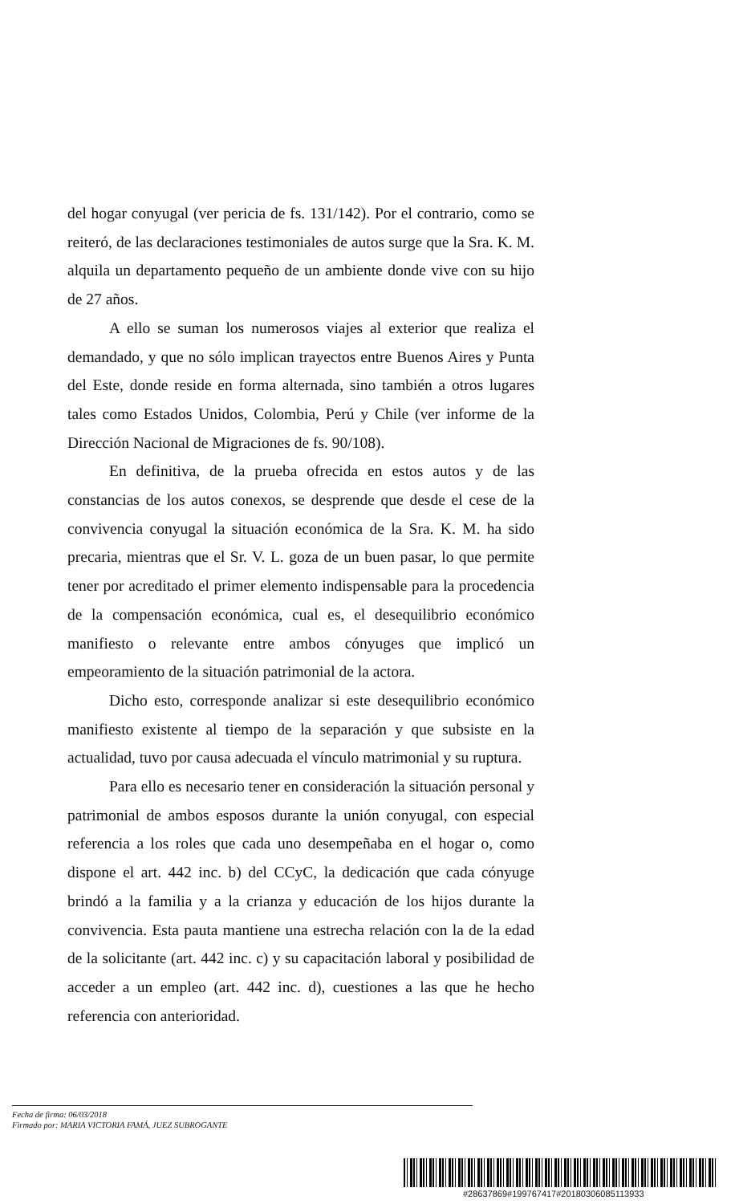del hogar conyugal (ver pericia de fs. 131/142). Por el contrario, como se reiteró, de las declaraciones testimoniales de autos surge que la Sra. K. M. alquila un departamento pequeño de un ambiente donde vive con su hijo de 27 años.
A ello se suman los numerosos viajes al exterior que realiza el demandado, y que no sólo implican trayectos entre Buenos Aires y Punta del Este, donde reside en forma alternada, sino también a otros lugares tales como Estados Unidos, Colombia, Perú y Chile (ver informe de la Dirección Nacional de Migraciones de fs. 90/108).
En definitiva, de la prueba ofrecida en estos autos y de las constancias de los autos conexos, se desprende que desde el cese de la convivencia conyugal la situación económica de la Sra. K. M. ha sido precaria, mientras que el Sr. V. L. goza de un buen pasar, lo que permite tener por acreditado el primer elemento indispensable para la procedencia de la compensación económica, cual es, el desequilibrio económico manifiesto o relevante entre ambos cónyuges que implicó un empeoramiento de la situación patrimonial de la actora.
Dicho esto, corresponde analizar si este desequilibrio económico manifiesto existente al tiempo de la separación y que subsiste en la actualidad, tuvo por causa adecuada el vínculo matrimonial y su ruptura.
Para ello es necesario tener en consideración la situación personal y patrimonial de ambos esposos durante la unión conyugal, con especial referencia a los roles que cada uno desempeñaba en el hogar o, como dispone el art. 442 inc. b) del CCyC, la dedicación que cada cónyuge brindó a la familia y a la crianza y educación de los hijos durante la convivencia. Esta pauta mantiene una estrecha relación con la de la edad de la solicitante (art. 442 inc. c) y su capacitación laboral y posibilidad de acceder a un empleo (art. 442 inc. d), cuestiones a las que he hecho referencia con anterioridad.
Fecha de firma: 06/03/2018
Firmado por: MARIA VICTORIA FAMÁ, JUEZ SUBROGANTE
#28637869#199767417#20180306085113933